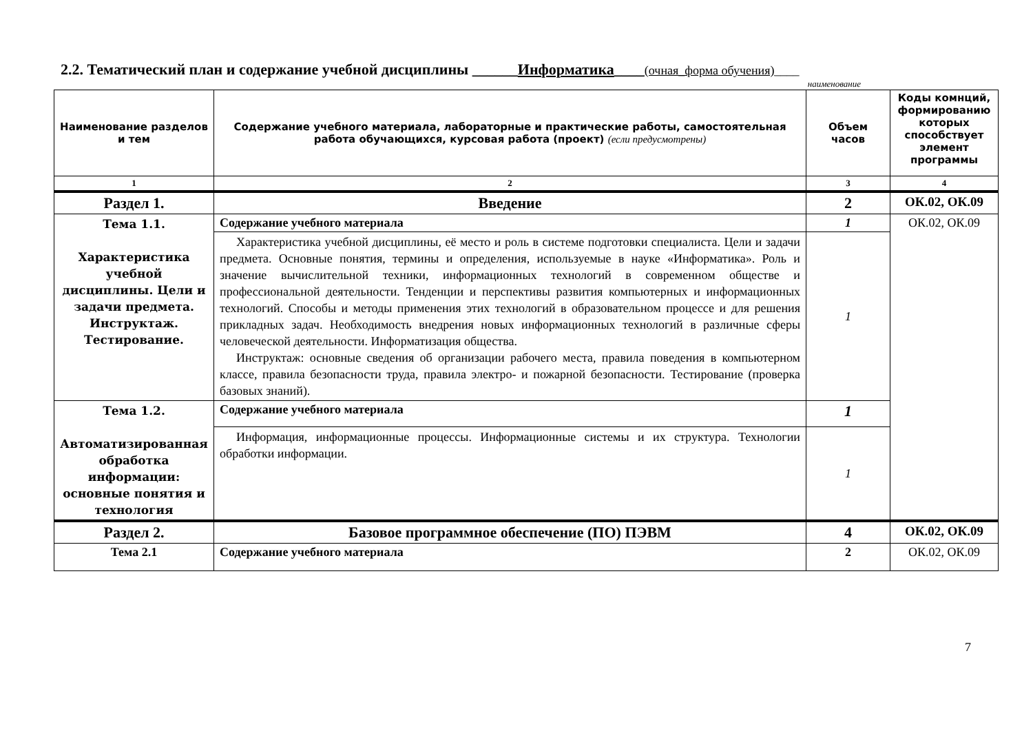2.2. Тематический план и содержание учебной дисциплины ______Информатика____(очная_форма обучения)____
наименование
| Наименование разделов и тем | Содержание учебного материала, лабораторные и практические работы, самостоятельная работа обучающихся, курсовая работа (проект) (если предусмотрены) | Объем часов | Коды комнций, формированию которых способствует элемент программы |
| --- | --- | --- | --- |
| 1 | 2 | 3 | 4 |
| Раздел 1. | Введение | 2 | ОК.02, ОК.09 |
| Тема 1.1. Характеристика учебной дисциплины. Цели и задачи предмета. Инструктаж. Тестирование. | Содержание учебного материала | 1 | ОК.02, ОК.09 |
| | Характеристика учебной дисциплины, её место и роль в системе подготовки специалиста. Цели и задачи предмета. Основные понятия, термины и определения, используемые в науке «Информатика». Роль и значение вычислительной техники, информационных технологий в современном обществе и профессиональной деятельности. Тенденции и перспективы развития компьютерных и информационных технологий. Способы и методы применения этих технологий в образовательном процессе и для решения прикладных задач. Необходимость внедрения новых информационных технологий в различные сферы человеческой деятельности. Информатизация общества. Инструктаж: основные сведения об организации рабочего места, правила поведения в компьютерном классе, правила безопасности труда, правила электро- и пожарной безопасности. Тестирование (проверка базовых знаний). | 1 | |
| Тема 1.2. Автоматизированная обработка информации: основные понятия и технология | Содержание учебного материала | 1 | |
| | Информация, информационные процессы. Информационные системы и их структура. Технологии обработки информации. | 1 | |
| Раздел 2. | Базовое программное обеспечение (ПО) ПЭВМ | 4 | ОК.02, ОК.09 |
| Тема 2.1 | Содержание учебного материала | 2 | ОК.02, ОК.09 |
7